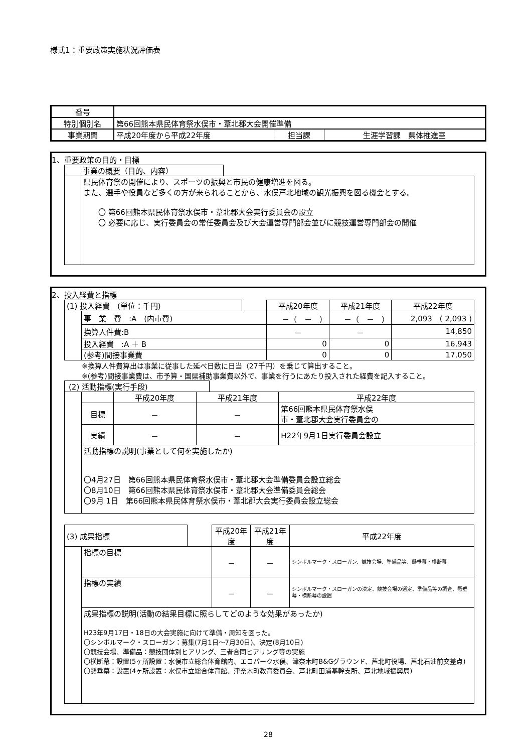様式1：重要政策実施状況評価表
| 番号 | | | |
| 特別個別名 | 第66回熊本県民体育祭水俣市・葦北郡大会開催準備 | | |
| 事業期間 | 平成20年度から平成22年度 | 担当課 | 生涯学習課 県体推進室 |
1、重要政策の目的・目標
事業の概要（目的、内容）
県民体育祭の開催により、スポーツの振興と市民の健康増進を図る。
また、選手や役員など多くの方が来られることから、水俣芦北地域の観光振興を図る機会とする。
　　〇 第66回熊本県民体育祭水俣市・葦北郡大会実行委員会の設立
　　〇 必要に応じ、実行委員会の常任委員会及び大会運営専門部会並びに競技運営専門部会の開催
2、投入経費と指標
| (1) 投入経費 (単位：千円) | | | 平成20年度 | 平成21年度 | 平成22年度 |
| | 事 業 費 :A (内市費) | | －（ － ） | －（ － ） | 2,093 ( 2,093 ) |
| | 換算人件費:B | | － | － | 14,850 |
| | 投入経費 :A ＋ B | | 0 | 0 | 16,943 |
| | (参考)間接事業費 | | 0 | 0 | 17,050 |
※換算人件費算出は事業に従事した延べ日数に日当（27千円）を乗じて算出すること。
※(参考)間接事業費は、市予算・国県補助事業費以外で、事業を行うにあたり投入された経費を記入すること。
(2) 活動指標(実行手段)
| | | 平成20年度 | 平成21年度 | 平成22年度 |
| | 目標 | － | － | 第66回熊本県民体育祭水俣 市・葦北郡大会実行委員会の |
| | 実績 | － | － | H22年9月1日実行委員会設立 |
| | 活動指標の説明(事業として何を実施したか) 〇4月27日 第66回熊本県民体育祭水俣市・葦北郡大会準備委員会設立総会 〇8月10日 第66回熊本県民体育祭水俣市・葦北郡大会準備委員会総会 〇9月 1日 第66回熊本県民体育祭水俣市・葦北郡大会実行委員会設立総会 | | | |
| (3) 成果指標 | | | 平成20年度 | 平成21年度 | 平成22年度 |
| | 指標の目標 | | － | － | シンボルマーク・スローガン、競技会場、準備品等、懸垂幕・横断幕 |
| | 指標の実績 | | － | － | シンボルマーク・スローガンの決定、競技会場の選定、準備品等の調査、懸垂幕・横断幕の設置 |
| | 成果指標の説明(活動の結果目標に照らしてどのような効果があったか) H23年9月17日・18日の大会実施に向けて準備・周知を図った。 〇シンボルマーク・スローガン：募集(7月1日～7月30日)、決定(8月10日) 〇競技会場、準備品：競技団体別ヒアリング、三者合同ヒアリング等の実施 〇横断幕：設置(5ヶ所設置：水俣市立総合体育館内、エコパーク水俣、津奈木町B&Gグラウンド、芦北町役場、芦北石油前交差点) 〇懸垂幕：設置(4ヶ所設置：水俣市立総合体育館、津奈木町教育委員会、芦北町田浦基幹支所、芦北地域振興局) | | | | |
28